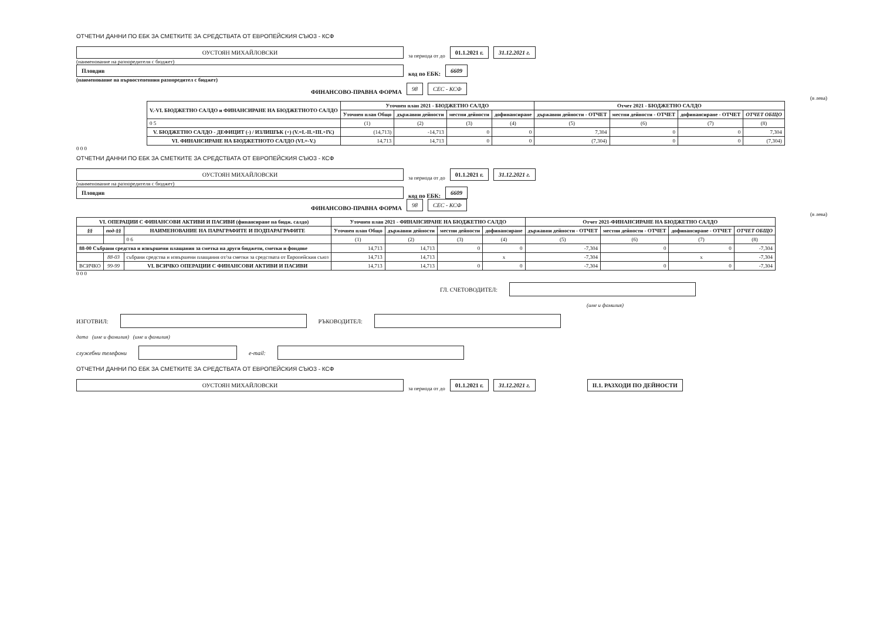ОТЧЕТНИ ДАННИ ПО ЕБК ЗА СМЕТКИТЕ ЗА СРЕДСТВАТА ОТ ЕВРОПЕЙСКИЯ СЪЮЗ - КСФ
ОУСТОЯН МИХАЙЛОВСКИ
за периода от до
01.1.2021 г.
31.12.2021 г.
(наименование на разпоредителя с бюджет)
Пловдив
код по ЕБК:
6609
(наименование на първостепенния разпоредител с бюджет)
ФИНАНСОВО-ПРАВНА ФОРМА
98
СЕС - КСФ
(в лева)
| V.-VI. БЮДЖЕТНО САЛДО и ФИНАНСИРАНЕ НА БЮДЖЕТНОТО САЛДО | Уточнен план 2021 - БЮДЖЕТНО САЛДО | | | | Отчет 2021 - БЮДЖЕТНО САЛДО | | | |
| --- | --- | --- | --- | --- | --- | --- | --- | --- |
| | Уточнен план Общо | държавни дейности | местни дейности | дофинансиране | държавни дейности - ОТЧЕТ | местни дейности - ОТЧЕТ | дофинансиране - ОТЧЕТ | ОТЧЕТ ОБЩО |
| 0 5 | (1) | (2) | (3) | (4) | (5) | (6) | (7) | (8) |
| V. БЮДЖЕТНО САЛДО - ДЕФИЦИТ (-) / ИЗЛИШЪК (+) (V.=I.-II.+III.+IV.) | (14,713) | -14,713 | 0 | 0 | 7,304 | 0 | 0 | 7,304 |
| VI. ФИНАНСИРАНЕ НА БЮДЖЕТНОТО САЛДО (VI.=-V.) | 14,713 | 14,713 | 0 | 0 | (7,304) | 0 | 0 | (7,304) |
0 0 0
ОТЧЕТНИ ДАННИ ПО ЕБК ЗА СМЕТКИТЕ ЗА СРЕДСТВАТА ОТ ЕВРОПЕЙСКИЯ СЪЮЗ - КСФ
ОУСТОЯН МИХАЙЛОВСКИ
за периода от до
01.1.2021 г.
31.12.2021 г.
(наименование на разпоредителя с бюджет)
Пловдив
код по ЕБК:
6609
ФИНАНСОВО-ПРАВНА ФОРМА
98
СЕС - КСФ
(в лева)
| VI. ОПЕРАЦИИ С ФИНАНСОВИ АКТИВИ И ПАСИВИ (финансиране на бюдж. салдо) | | | Уточнен план 2021 - ФИНАНСИРАНЕ НА БЮДЖЕТНО САЛДО | | | | Отчет 2021-ФИНАНСИРАНЕ НА БЮДЖЕТНО САЛДО | | | |
| --- | --- | --- | --- | --- | --- | --- | --- | --- | --- | --- |
| §§ | под-§§ | НАИМЕНОВАНИЕ НА ПАРАГРАФИТЕ И ПОДПАРАГРАФИТЕ | Уточнен план Общо | държавни дейности | местни дейности | дофинансиране | държавни дейности - ОТЧЕТ | местни дейности - ОТЧЕТ | дофинансиране - ОТЧЕТ | ОТЧЕТ ОБЩО |
| | | 0 6 | (1) | (2) | (3) | (4) | (5) | (6) | (7) | (8) |
| 88-00 Събрани средства и извършени плащания за сметка на други бюджети, сметки и фондове | | | 14,713 | 14,713 | 0 | 0 | -7,304 | 0 | 0 | -7,304 |
| | 88-03 | събрани средства и извършени плащания от/за сметки за средствата от Европейския съюз | 14,713 | 14,713 | | x | -7,304 | | x | -7,304 |
| ВСИЧКО | 99-99 | VI. ВСИЧКО ОПЕРАЦИИ С ФИНАНСОВИ АКТИВИ И ПАСИВИ | 14,713 | 14,713 | 0 | 0 | -7,304 | 0 | 0 | -7,304 |
0 0 0
ГЛ. СЧЕТОВОДИТЕЛ:
(име и фамилия)
ИЗГОТВИЛ: РЪКОВОДИТЕЛ:
дата (име и фамилия) (име и фамилия)
служебни телефони e-mail:
ОТЧЕТНИ ДАННИ ПО ЕБК ЗА СМЕТКИТЕ ЗА СРЕДСТВАТА ОТ ЕВРОПЕЙСКИЯ СЪЮЗ - КСФ
ОУСТОЯН МИХАЙЛОВСКИ
за периода от до
01.1.2021 г.
31.12.2021 г.
II.1. РАЗХОДИ ПО ДЕЙНОСТИ